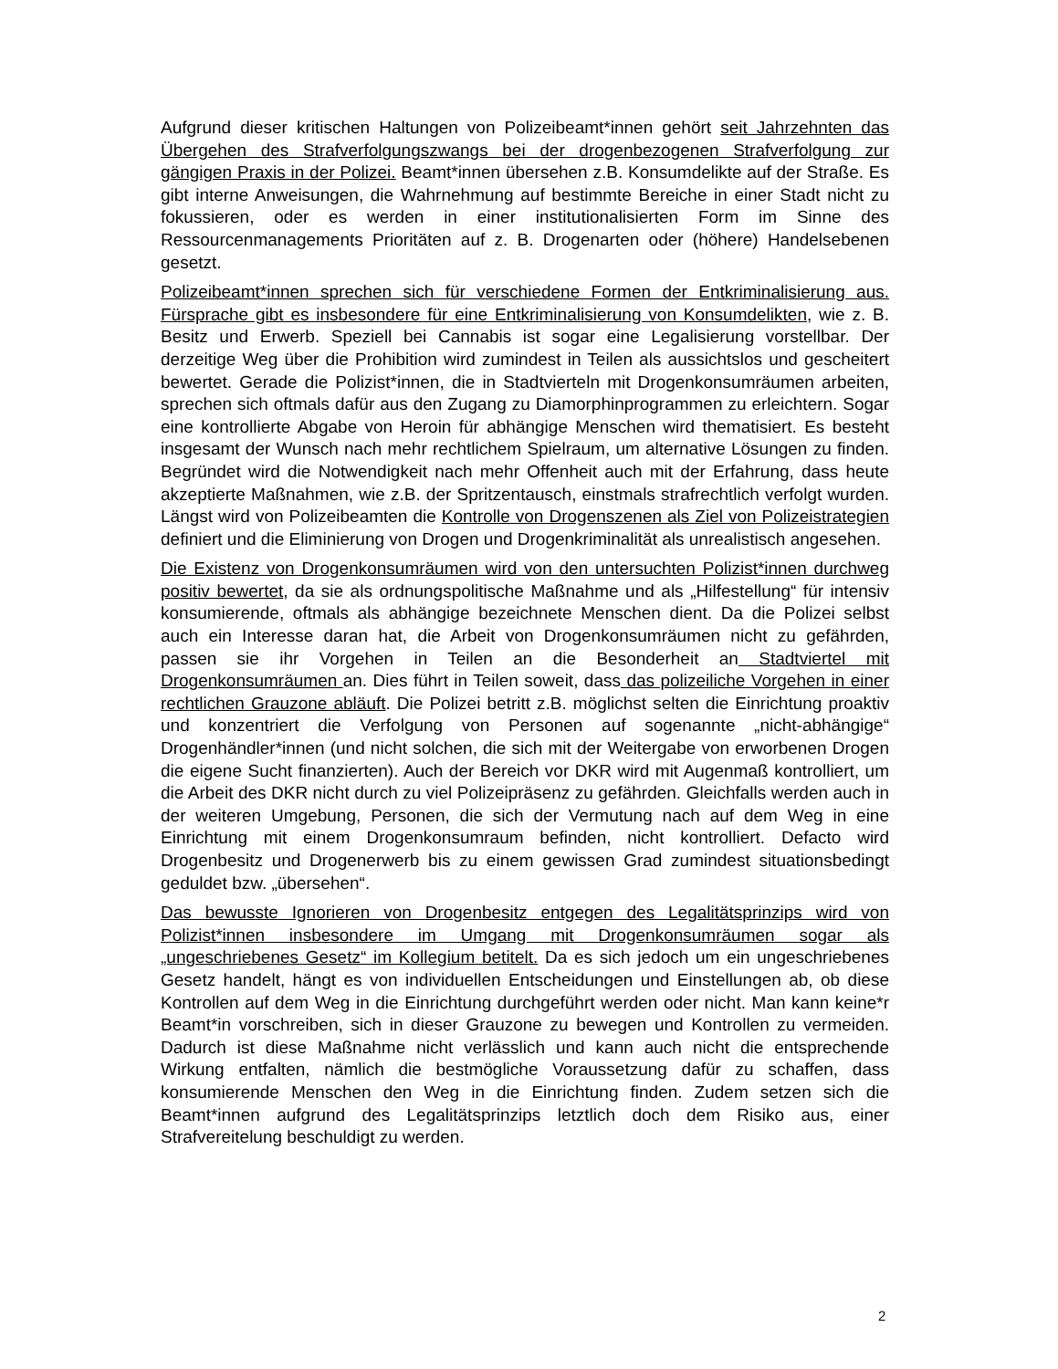Aufgrund dieser kritischen Haltungen von Polizeibeamt*innen gehört seit Jahrzehnten das Übergehen des Strafverfolgungszwangs bei der drogenbezogenen Strafverfolgung zur gängigen Praxis in der Polizei. Beamt*innen übersehen z.B. Konsumdelikte auf der Straße. Es gibt interne Anweisungen, die Wahrnehmung auf bestimmte Bereiche in einer Stadt nicht zu fokussieren, oder es werden in einer institutionalisierten Form im Sinne des Ressourcenmanagements Prioritäten auf z. B. Drogenarten oder (höhere) Handelsebenen gesetzt.
Polizeibeamt*innen sprechen sich für verschiedene Formen der Entkriminalisierung aus. Fürsprache gibt es insbesondere für eine Entkriminalisierung von Konsumdelikten, wie z. B. Besitz und Erwerb. Speziell bei Cannabis ist sogar eine Legalisierung vorstellbar. Der derzeitige Weg über die Prohibition wird zumindest in Teilen als aussichtslos und gescheitert bewertet. Gerade die Polizist*innen, die in Stadtvierteln mit Drogenkonsumräumen arbeiten, sprechen sich oftmals dafür aus den Zugang zu Diamorphinprogrammen zu erleichtern. Sogar eine kontrollierte Abgabe von Heroin für abhängige Menschen wird thematisiert. Es besteht insgesamt der Wunsch nach mehr rechtlichem Spielraum, um alternative Lösungen zu finden. Begründet wird die Notwendigkeit nach mehr Offenheit auch mit der Erfahrung, dass heute akzeptierte Maßnahmen, wie z.B. der Spritzentausch, einstmals strafrechtlich verfolgt wurden. Längst wird von Polizeibeamten die Kontrolle von Drogenszenen als Ziel von Polizeistrategien definiert und die Eliminierung von Drogen und Drogenkriminalität als unrealistisch angesehen.
Die Existenz von Drogenkonsumräumen wird von den untersuchten Polizist*innen durchweg positiv bewertet, da sie als ordnungspolitische Maßnahme und als „Hilfestellung“ für intensiv konsumierende, oftmals als abhängige bezeichnete Menschen dient. Da die Polizei selbst auch ein Interesse daran hat, die Arbeit von Drogenkonsumräumen nicht zu gefährden, passen sie ihr Vorgehen in Teilen an die Besonderheit an Stadtviertel mit Drogenkonsumräumen an. Dies führt in Teilen soweit, dass das polizeiliche Vorgehen in einer rechtlichen Grauzone abläuft. Die Polizei betritt z.B. möglichst selten die Einrichtung proaktiv und konzentriert die Verfolgung von Personen auf sogenannte „nicht-abhängige“ Drogenhändler*innen (und nicht solchen, die sich mit der Weitergabe von erworbenen Drogen die eigene Sucht finanzierten). Auch der Bereich vor DKR wird mit Augenmaß kontrolliert, um die Arbeit des DKR nicht durch zu viel Polizeipräsenz zu gefährden. Gleichfalls werden auch in der weiteren Umgebung, Personen, die sich der Vermutung nach auf dem Weg in eine Einrichtung mit einem Drogenkonsumraum befinden, nicht kontrolliert. Defacto wird Drogenbesitz und Drogenerwerb bis zu einem gewissen Grad zumindest situationsbedingt geduldet bzw. „übersehen“.
Das bewusste Ignorieren von Drogenbesitz entgegen des Legalitätsprinzips wird von Polizist*innen insbesondere im Umgang mit Drogenkonsumräumen sogar als „ungeschriebenes Gesetz“ im Kollegium betitelt. Da es sich jedoch um ein ungeschriebenes Gesetz handelt, hängt es von individuellen Entscheidungen und Einstellungen ab, ob diese Kontrollen auf dem Weg in die Einrichtung durchgeführt werden oder nicht. Man kann keine*r Beamt*in vorschreiben, sich in dieser Grauzone zu bewegen und Kontrollen zu vermeiden. Dadurch ist diese Maßnahme nicht verlässlich und kann auch nicht die entsprechende Wirkung entfalten, nämlich die bestmögliche Voraussetzung dafür zu schaffen, dass konsumierende Menschen den Weg in die Einrichtung finden. Zudem setzen sich die Beamt*innen aufgrund des Legalitätsprinzips letztlich doch dem Risiko aus, einer Strafvereitelung beschuldigt zu werden.
2